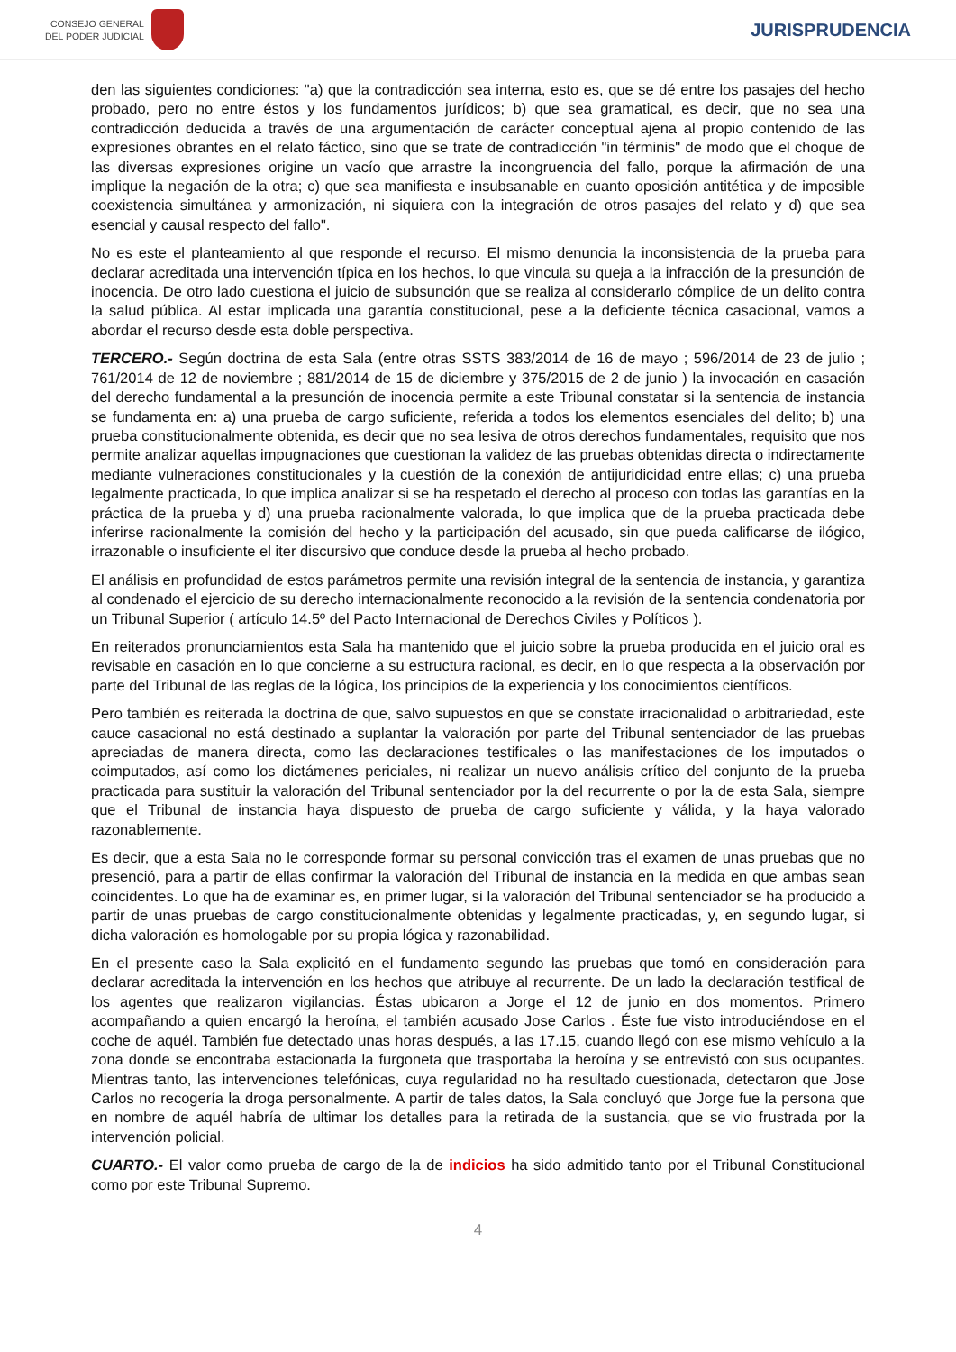CONSEJO GENERAL
DEL PODER JUDICIAL
JURISPRUDENCIA
den las siguientes condiciones: "a) que la contradicción sea interna, esto es, que se dé entre los pasajes del hecho probado, pero no entre éstos y los fundamentos jurídicos; b) que sea gramatical, es decir, que no sea una contradicción deducida a través de una argumentación de carácter conceptual ajena al propio contenido de las expresiones obrantes en el relato fáctico, sino que se trate de contradicción "in términis" de modo que el choque de las diversas expresiones origine un vacío que arrastre la incongruencia del fallo, porque la afirmación de una implique la negación de la otra; c) que sea manifiesta e insubsanable en cuanto oposición antitética y de imposible coexistencia simultánea y armonización, ni siquiera con la integración de otros pasajes del relato y d) que sea esencial y causal respecto del fallo".
No es este el planteamiento al que responde el recurso. El mismo denuncia la inconsistencia de la prueba para declarar acreditada una intervención típica en los hechos, lo que vincula su queja a la infracción de la presunción de inocencia. De otro lado cuestiona el juicio de subsunción que se realiza al considerarlo cómplice de un delito contra la salud pública. Al estar implicada una garantía constitucional, pese a la deficiente técnica casacional, vamos a abordar el recurso desde esta doble perspectiva.
TERCERO.- Según doctrina de esta Sala (entre otras SSTS 383/2014 de 16 de mayo ; 596/2014 de 23 de julio ; 761/2014 de 12 de noviembre ; 881/2014 de 15 de diciembre y 375/2015 de 2 de junio ) la invocación en casación del derecho fundamental a la presunción de inocencia permite a este Tribunal constatar si la sentencia de instancia se fundamenta en: a) una prueba de cargo suficiente, referida a todos los elementos esenciales del delito; b) una prueba constitucionalmente obtenida, es decir que no sea lesiva de otros derechos fundamentales, requisito que nos permite analizar aquellas impugnaciones que cuestionan la validez de las pruebas obtenidas directa o indirectamente mediante vulneraciones constitucionales y la cuestión de la conexión de antijuridicidad entre ellas; c) una prueba legalmente practicada, lo que implica analizar si se ha respetado el derecho al proceso con todas las garantías en la práctica de la prueba y d) una prueba racionalmente valorada, lo que implica que de la prueba practicada debe inferirse racionalmente la comisión del hecho y la participación del acusado, sin que pueda calificarse de ilógico, irrazonable o insuficiente el iter discursivo que conduce desde la prueba al hecho probado.
El análisis en profundidad de estos parámetros permite una revisión integral de la sentencia de instancia, y garantiza al condenado el ejercicio de su derecho internacionalmente reconocido a la revisión de la sentencia condenatoria por un Tribunal Superior ( artículo 14.5º del Pacto Internacional de Derechos Civiles y Políticos ).
En reiterados pronunciamientos esta Sala ha mantenido que el juicio sobre la prueba producida en el juicio oral es revisable en casación en lo que concierne a su estructura racional, es decir, en lo que respecta a la observación por parte del Tribunal de las reglas de la lógica, los principios de la experiencia y los conocimientos científicos.
Pero también es reiterada la doctrina de que, salvo supuestos en que se constate irracionalidad o arbitrariedad, este cauce casacional no está destinado a suplantar la valoración por parte del Tribunal sentenciador de las pruebas apreciadas de manera directa, como las declaraciones testificales o las manifestaciones de los imputados o coimputados, así como los dictámenes periciales, ni realizar un nuevo análisis crítico del conjunto de la prueba practicada para sustituir la valoración del Tribunal sentenciador por la del recurrente o por la de esta Sala, siempre que el Tribunal de instancia haya dispuesto de prueba de cargo suficiente y válida, y la haya valorado razonablemente.
Es decir, que a esta Sala no le corresponde formar su personal convicción tras el examen de unas pruebas que no presenció, para a partir de ellas confirmar la valoración del Tribunal de instancia en la medida en que ambas sean coincidentes. Lo que ha de examinar es, en primer lugar, si la valoración del Tribunal sentenciador se ha producido a partir de unas pruebas de cargo constitucionalmente obtenidas y legalmente practicadas, y, en segundo lugar, si dicha valoración es homologable por su propia lógica y razonabilidad.
En el presente caso la Sala explicitó en el fundamento segundo las pruebas que tomó en consideración para declarar acreditada la intervención en los hechos que atribuye al recurrente. De un lado la declaración testifical de los agentes que realizaron vigilancias. Éstas ubicaron a Jorge el 12 de junio en dos momentos. Primero acompañando a quien encargó la heroína, el también acusado Jose Carlos . Éste fue visto introduciéndose en el coche de aquél. También fue detectado unas horas después, a las 17.15, cuando llegó con ese mismo vehículo a la zona donde se encontraba estacionada la furgoneta que trasportaba la heroína y se entrevistó con sus ocupantes. Mientras tanto, las intervenciones telefónicas, cuya regularidad no ha resultado cuestionada, detectaron que Jose Carlos no recogería la droga personalmente. A partir de tales datos, la Sala concluyó que Jorge fue la persona que en nombre de aquél habría de ultimar los detalles para la retirada de la sustancia, que se vio frustrada por la intervención policial.
CUARTO.- El valor como prueba de cargo de la de indicios ha sido admitido tanto por el Tribunal Constitucional como por este Tribunal Supremo.
4